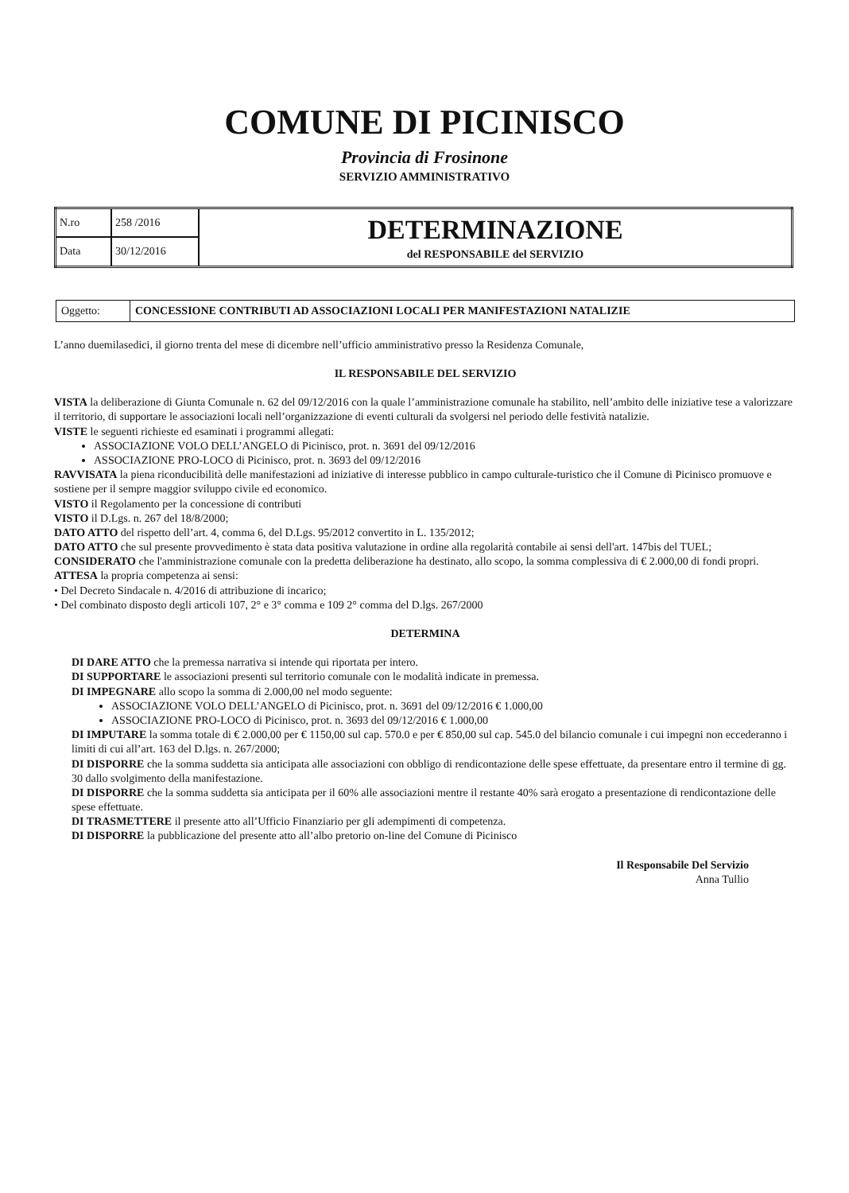COMUNE DI PICINISCO
Provincia di Frosinone
SERVIZIO AMMINISTRATIVO
| N.ro | 258 /2016 | DETERMINAZIONE del RESPONSABILE del SERVIZIO |
| Data | 30/12/2016 | |
| Oggetto: | CONCESSIONE CONTRIBUTI AD ASSOCIAZIONI LOCALI PER MANIFESTAZIONI NATALIZIE |
L’anno duemilasedici, il giorno trenta del mese di dicembre nell’ufficio amministrativo presso la Residenza Comunale,
IL RESPONSABILE DEL SERVIZIO
VISTA la deliberazione di Giunta Comunale n. 62 del 09/12/2016 con la quale l’amministrazione comunale ha stabilito, nell’ambito delle iniziative tese a valorizzare il territorio, di supportare le associazioni locali nell’organizzazione di eventi culturali da svolgersi nel periodo delle festività natalizie.
VISTE le seguenti richieste ed esaminati i programmi allegati:
ASSOCIAZIONE VOLO DELL’ANGELO di Picinisco, prot. n. 3691 del 09/12/2016
ASSOCIAZIONE PRO-LOCO di Picinisco, prot. n. 3693 del 09/12/2016
RAVVISATA la piena riconducibilità delle manifestazioni ad iniziative di interesse pubblico in campo culturale-turistico che il Comune di Picinisco promuove e sostiene per il sempre maggior sviluppo civile ed economico.
VISTO il Regolamento per la concessione di contributi
VISTO il D.Lgs. n. 267 del 18/8/2000;
DATO ATTO del rispetto dell’art. 4, comma 6, del D.Lgs. 95/2012 convertito in L. 135/2012;
DATO ATTO che sul presente provvedimento è stata data positiva valutazione in ordine alla regolarità contabile ai sensi dell'art. 147bis del TUEL;
CONSIDERATO che l'amministrazione comunale con la predetta deliberazione ha destinato, allo scopo, la somma complessiva di € 2.000,00 di fondi propri.
ATTESA la propria competenza ai sensi:
• Del Decreto Sindacale n. 4/2016 di attribuzione di incarico;
• Del combinato disposto degli articoli 107, 2° e 3° comma e 109 2° comma del D.lgs. 267/2000
DETERMINA
DI DARE ATTO che la premessa narrativa si intende qui riportata per intero.
DI SUPPORTARE le associazioni presenti sul territorio comunale con le modalità indicate in premessa.
DI IMPEGNARE allo scopo la somma di 2.000,00 nel modo seguente:
ASSOCIAZIONE VOLO DELL’ANGELO di Picinisco, prot. n. 3691 del 09/12/2016 € 1.000,00
ASSOCIAZIONE PRO-LOCO di Picinisco, prot. n. 3693 del 09/12/2016 € 1.000,00
DI IMPUTARE la somma totale di € 2.000,00 per € 1150,00 sul cap. 570.0 e per € 850,00 sul cap. 545.0 del bilancio comunale i cui impegni non eccederanno i limiti di cui all’art. 163 del D.lgs. n. 267/2000;
DI DISPORRE che la somma suddetta sia anticipata alle associazioni con obbligo di rendicontazione delle spese effettuate, da presentare entro il termine di gg. 30 dallo svolgimento della manifestazione.
DI DISPORRE che la somma suddetta sia anticipata per il 60% alle associazioni mentre il restante 40% sarà erogato a presentazione di rendicontazione delle spese effettuate.
DI TRASMETTERE il presente atto all’Ufficio Finanziario per gli adempimenti di competenza.
DI DISPORRE la pubblicazione del presente atto all’albo pretorio on-line del Comune di Picinisco
Il Responsabile Del Servizio
Anna Tullio